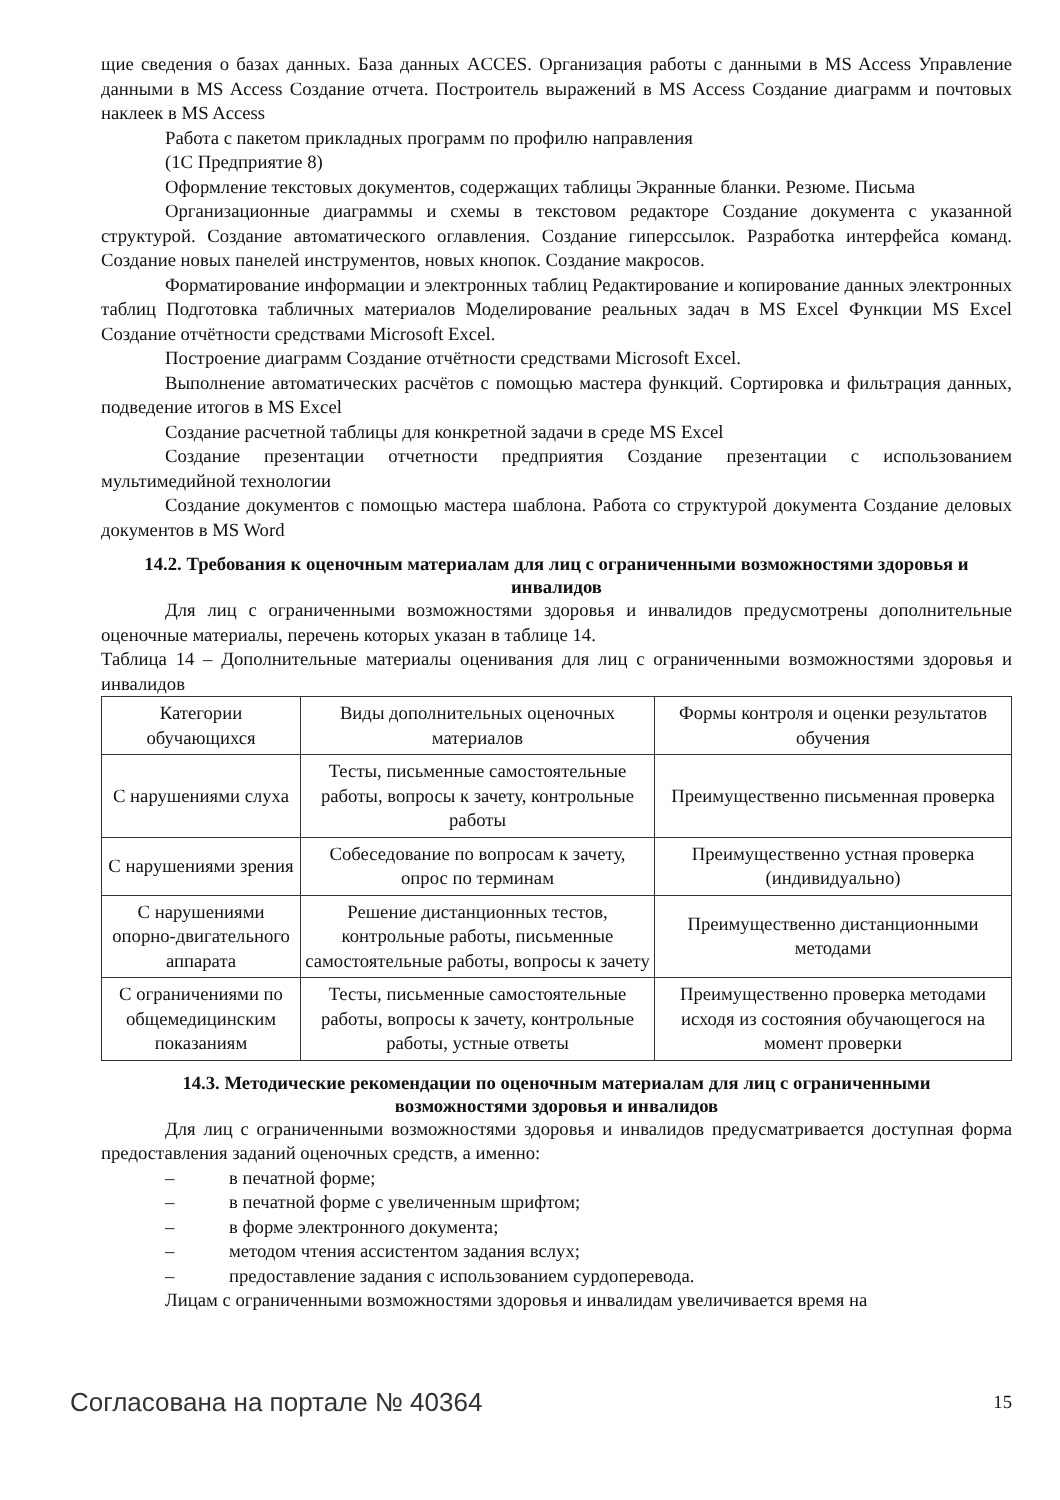щие сведения о базах данных. База данных ACCES. Организация работы с данными в MS Access Управление данными в MS Access Создание отчета. Построитель выражений в MS Access Создание диаграмм и почтовых наклеек в MS Access
Работа с пакетом прикладных программ по профилю направления
(1С Предприятие 8)
Оформление текстовых документов, содержащих таблицы Экранные бланки. Резюме. Письма
Организационные диаграммы и схемы в текстовом редакторе Создание документа с указанной структурой. Создание автоматического оглавления. Создание гиперссылок. Разработка интерфейса команд. Создание новых панелей инструментов, новых кнопок. Создание макросов.
Форматирование информации и электронных таблиц Редактирование и копирование данных электронных таблиц Подготовка табличных материалов Моделирование реальных задач в MS Excel Функции MS Excel Создание отчётности средствами Microsoft Excel.
Построение диаграмм Создание отчётности средствами Microsoft Excel.
Выполнение автоматических расчётов с помощью мастера функций. Сортировка и фильтрация данных, подведение итогов в MS Excel
Создание расчетной таблицы для конкретной задачи в среде MS Excel
Создание презентации отчетности предприятия Создание презентации с использованием мультимедийной технологии
Создание документов с помощью мастера шаблона. Работа со структурой документа Создание деловых документов в MS Word
14.2. Требования к оценочным материалам для лиц с ограниченными возможностями здоровья и инвалидов
Для лиц с ограниченными возможностями здоровья и инвалидов предусмотрены дополнительные оценочные материалы, перечень которых указан в таблице 14.
Таблица 14 – Дополнительные материалы оценивания для лиц с ограниченными возможностями здоровья и инвалидов
| Категории обучающихся | Виды дополнительных оценочных материалов | Формы контроля и оценки результатов обучения |
| С нарушениями слуха | Тесты, письменные самостоятельные работы, вопросы к зачету, контрольные работы | Преимущественно письменная проверка |
| С нарушениями зрения | Собеседование по вопросам к зачету, опрос по терминам | Преимущественно устная проверка (индивидуально) |
| С нарушениями опорно-двигательного аппарата | Решение дистанционных тестов, контрольные работы, письменные самостоятельные работы, вопросы к зачету | Преимущественно дистанционными методами |
| С ограничениями по общемедицинским показаниям | Тесты, письменные самостоятельные работы, вопросы к зачету, контрольные работы, устные ответы | Преимущественно проверка методами исходя из состояния обучающегося на момент проверки |
14.3. Методические рекомендации по оценочным материалам для лиц с ограниченными возможностями здоровья и инвалидов
Для лиц с ограниченными возможностями здоровья и инвалидов предусматривается доступная форма предоставления заданий оценочных средств, а именно:
– в печатной форме;
– в печатной форме с увеличенным шрифтом;
– в форме электронного документа;
– методом чтения ассистентом задания вслух;
– предоставление задания с использованием сурдоперевода.
Лицам с ограниченными возможностями здоровья и инвалидам увеличивается время на
Согласована на портале № 40364 15